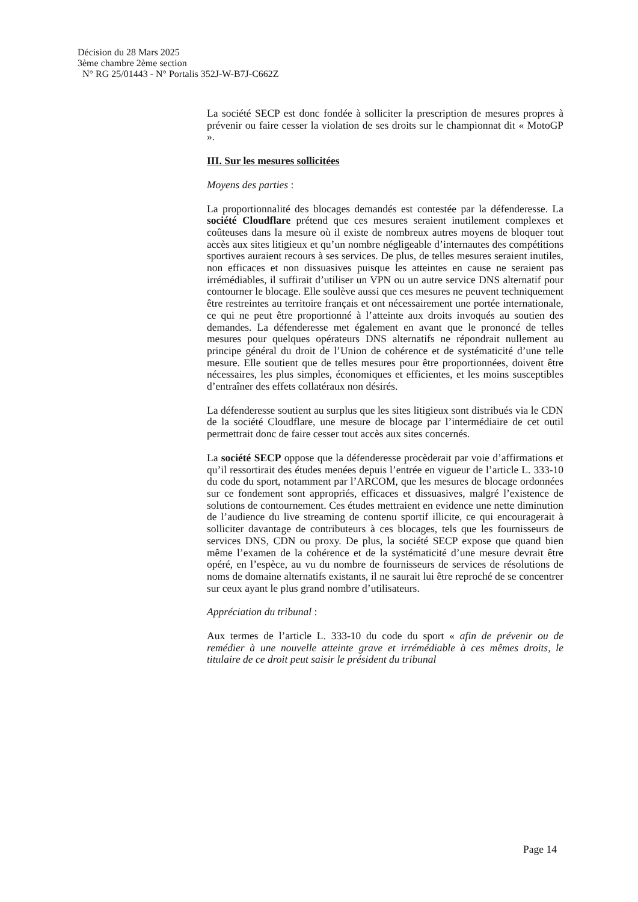Décision du 28 Mars 2025
3ème chambre 2ème section
N° RG 25/01443 - N° Portalis 352J-W-B7J-C662Z
La société SECP est donc fondée à solliciter la prescription de mesures propres à prévenir ou faire cesser la violation de ses droits sur le championnat dit « MotoGP ».
III. Sur les mesures sollicitées
Moyens des parties :
La proportionnalité des blocages demandés est contestée par la défenderesse. La société Cloudflare prétend que ces mesures seraient inutilement complexes et coûteuses dans la mesure où il existe de nombreux autres moyens de bloquer tout accès aux sites litigieux et qu’un nombre négligeable d’internautes des compétitions sportives auraient recours à ses services. De plus, de telles mesures seraient inutiles, non efficaces et non dissuasives puisque les atteintes en cause ne seraient pas irrémédiables, il suffirait d’utiliser un VPN ou un autre service DNS alternatif pour contourner le blocage. Elle soulève aussi que ces mesures ne peuvent techniquement être restreintes au territoire français et ont nécessairement une portée internationale, ce qui ne peut être proportionné à l’atteinte aux droits invoqués au soutien des demandes. La défenderesse met également en avant que le prononcé de telles mesures pour quelques opérateurs DNS alternatifs ne répondrait nullement au principe général du droit de l’Union de cohérence et de systématicité d’une telle mesure. Elle soutient que de telles mesures pour être proportionnées, doivent être nécessaires, les plus simples, économiques et efficientes, et les moins susceptibles d’entraîner des effets collatéraux non désirés.
La défenderesse soutient au surplus que les sites litigieux sont distribués via le CDN de la société Cloudflare, une mesure de blocage par l’intermédiaire de cet outil permettrait donc de faire cesser tout accès aux sites concernés.
La société SECP oppose que la défenderesse procèderait par voie d’affirmations et qu’il ressortirait des études menées depuis l’entrée en vigueur de l’article L. 333-10 du code du sport, notamment par l’ARCOM, que les mesures de blocage ordonnées sur ce fondement sont appropriés, efficaces et dissuasives, malgré l’existence de solutions de contournement. Ces études mettraient en evidence une nette diminution de l’audience du live streaming de contenu sportif illicite, ce qui encouragerait à solliciter davantage de contributeurs à ces blocages, tels que les fournisseurs de services DNS, CDN ou proxy. De plus, la société SECP expose que quand bien même l’examen de la cohérence et de la systématicité d’une mesure devrait être opéré, en l’espèce, au vu du nombre de fournisseurs de services de résolutions de noms de domaine alternatifs existants, il ne saurait lui être reproché de se concentrer sur ceux ayant le plus grand nombre d’utilisateurs.
Appréciation du tribunal :
Aux termes de l’article L. 333-10 du code du sport « afin de prévenir ou de remédier à une nouvelle atteinte grave et irrémédiable à ces mêmes droits, le titulaire de ce droit peut saisir le président du tribunal
Page 14